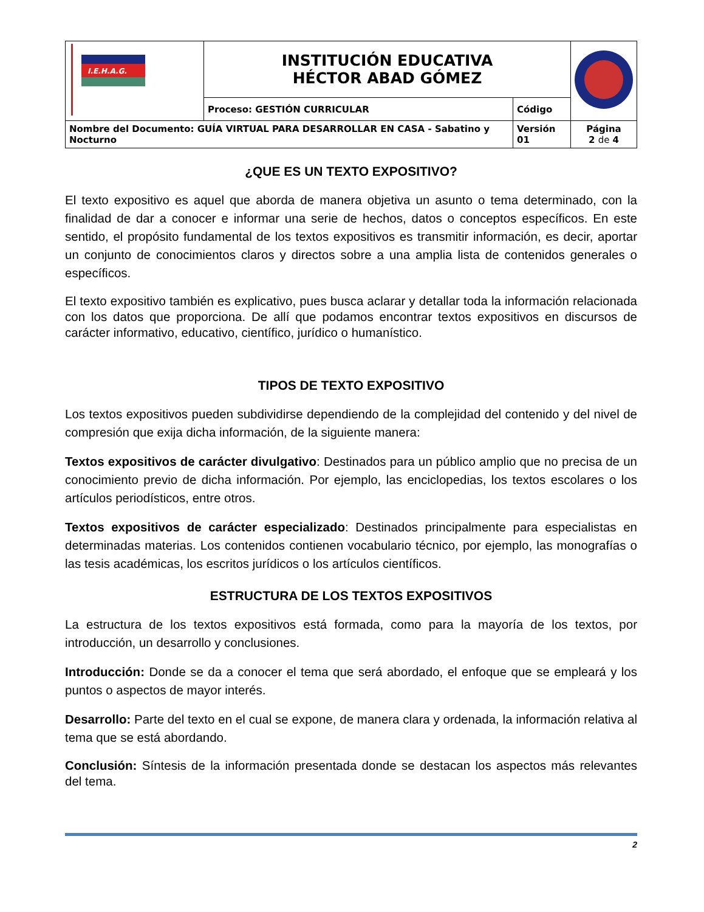| I.E.H.A.G. | INSTITUCIÓN EDUCATIVA HÉCTOR ABAD GÓMEZ | | |
| | Proceso: GESTIÓN CURRICULAR | Código | |
| Nombre del Documento: GUÍA VIRTUAL PARA DESARROLLAR EN CASA - Sabatino y Nocturno | | Versión 01 | Página 2 de 4 |
¿QUE ES UN TEXTO EXPOSITIVO?
El texto expositivo es aquel que aborda de manera objetiva un asunto o tema determinado, con la finalidad de dar a conocer e informar una serie de hechos, datos o conceptos específicos. En este sentido, el propósito fundamental de los textos expositivos es transmitir información, es decir, aportar un conjunto de conocimientos claros y directos sobre a una amplia lista de contenidos generales o específicos.
El texto expositivo también es explicativo, pues busca aclarar y detallar toda la información relacionada con los datos que proporciona. De allí que podamos encontrar textos expositivos en discursos de carácter informativo, educativo, científico, jurídico o humanístico.
TIPOS DE TEXTO EXPOSITIVO
Los textos expositivos pueden subdividirse dependiendo de la complejidad del contenido y del nivel de compresión que exija dicha información, de la siguiente manera:
Textos expositivos de carácter divulgativo: Destinados para un público amplio que no precisa de un conocimiento previo de dicha información. Por ejemplo, las enciclopedias, los textos escolares o los artículos periodísticos, entre otros.
Textos expositivos de carácter especializado: Destinados principalmente para especialistas en determinadas materias. Los contenidos contienen vocabulario técnico, por ejemplo, las monografías o las tesis académicas, los escritos jurídicos o los artículos científicos.
ESTRUCTURA DE LOS TEXTOS EXPOSITIVOS
La estructura de los textos expositivos está formada, como para la mayoría de los textos, por introducción, un desarrollo y conclusiones.
Introducción: Donde se da a conocer el tema que será abordado, el enfoque que se empleará y los puntos o aspectos de mayor interés.
Desarrollo: Parte del texto en el cual se expone, de manera clara y ordenada, la información relativa al tema que se está abordando.
Conclusión: Síntesis de la información presentada donde se destacan los aspectos más relevantes del tema.
2